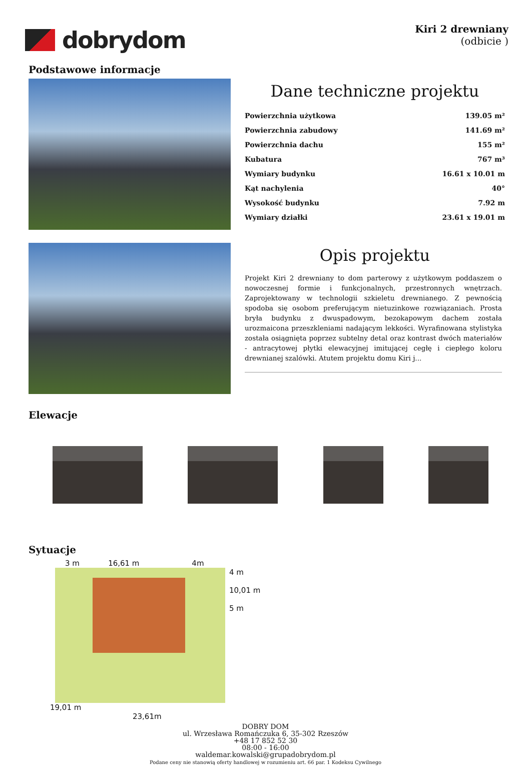dobrydom
Kiri 2 drewniany
(odbicie )
Podstawowe informacje
Dane techniczne projektu
| Powierzchnia użytkowa | 139.05 m² |
| Powierzchnia zabudowy | 141.69 m² |
| Powierzchnia dachu | 155 m² |
| Kubatura | 767 m³ |
| Wymiary budynku | 16.61 x 10.01 m |
| Kąt nachylenia | 40° |
| Wysokość budynku | 7.92 m |
| Wymiary działki | 23.61 x 19.01 m |
Opis projektu
Projekt Kiri 2 drewniany to dom parterowy z użytkowym poddaszem o nowoczesnej formie i funkcjonalnych, przestronnych wnętrzach. Zaprojektowany w technologii szkieletu drewnianego. Z pewnością spodoba się osobom preferującym nietuzinkowe rozwiązaniach. Prosta bryła budynku z dwuspadowym, bezokapowym dachem została urozmaicona przeszkleniami nadającym lekkości. Wyrafinowana stylistyka została osiągnięta poprzez subtelny detal oraz kontrast dwóch materiałów - antracytowej płytki elewacyjnej imitującej cegłę i ciepłego koloru drewnianej szalówki. Atutem projektu domu Kiri j...
Elewacje
Sytuacje
3 m 16,61 m 4m
4 m
10,01 m
5 m
19,01 m
23,61m
DOBRY DOM
ul. Wrzesława Romańczuka 6, 35-302 Rzeszów
+48 17 852 52 30
08:00 - 16:00
waldemar.kowalski@grupadobrydom.pl
Podane ceny nie stanowią oferty handlowej w rozumieniu art. 66 par. 1 Kodeksu Cywilnego